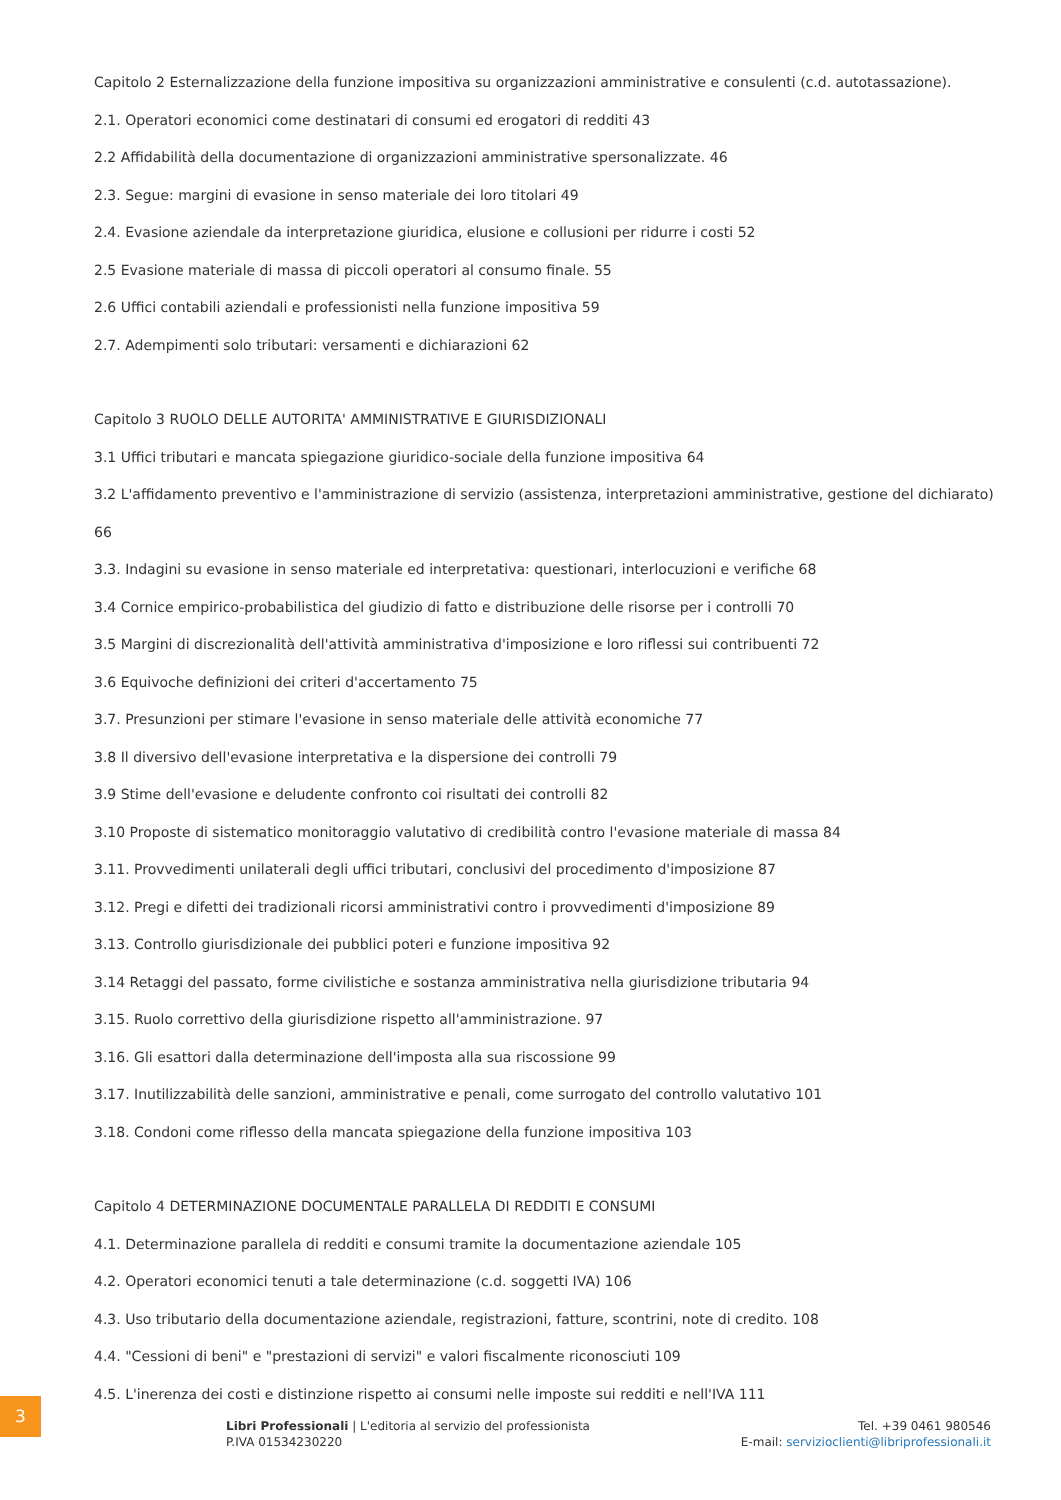Capitolo 2 Esternalizzazione della funzione impositiva su organizzazioni amministrative e consulenti (c.d. autotassazione).
2.1. Operatori economici come destinatari di consumi ed erogatori di redditi 43
2.2 Affidabilità della documentazione di organizzazioni amministrative spersonalizzate. 46
2.3. Segue: margini di evasione in senso materiale dei loro titolari 49
2.4. Evasione aziendale da interpretazione giuridica, elusione e collusioni per ridurre i costi 52
2.5 Evasione materiale di massa di piccoli operatori al consumo finale. 55
2.6 Uffici contabili aziendali e professionisti nella funzione impositiva 59
2.7. Adempimenti solo tributari: versamenti e dichiarazioni 62
Capitolo 3 RUOLO DELLE AUTORITA' AMMINISTRATIVE E GIURISDIZIONALI
3.1 Uffici tributari e mancata spiegazione giuridico-sociale della funzione impositiva 64
3.2 L'affidamento preventivo e l'amministrazione di servizio (assistenza, interpretazioni amministrative, gestione del dichiarato) 66
3.3. Indagini su evasione in senso materiale ed interpretativa: questionari, interlocuzioni e verifiche 68
3.4 Cornice empirico-probabilistica del giudizio di fatto e distribuzione delle risorse per i controlli 70
3.5 Margini di discrezionalità dell'attività amministrativa d'imposizione e loro riflessi sui contribuenti 72
3.6 Equivoche definizioni dei criteri d'accertamento 75
3.7. Presunzioni per stimare l'evasione in senso materiale delle attività economiche 77
3.8 Il diversivo dell'evasione interpretativa e la dispersione dei controlli 79
3.9 Stime dell'evasione e deludente confronto coi risultati dei controlli 82
3.10 Proposte di sistematico monitoraggio valutativo di credibilità contro l'evasione materiale di massa 84
3.11. Provvedimenti unilaterali degli uffici tributari, conclusivi del procedimento d'imposizione 87
3.12. Pregi e difetti dei tradizionali ricorsi amministrativi contro i provvedimenti d'imposizione 89
3.13. Controllo giurisdizionale dei pubblici poteri e funzione impositiva 92
3.14 Retaggi del passato, forme civilistiche e sostanza amministrativa nella giurisdizione tributaria 94
3.15. Ruolo correttivo della giurisdizione rispetto all'amministrazione. 97
3.16. Gli esattori dalla determinazione dell'imposta alla sua riscossione 99
3.17. Inutilizzabilità delle sanzioni, amministrative e penali, come surrogato del controllo valutativo 101
3.18. Condoni come riflesso della mancata spiegazione della funzione impositiva 103
Capitolo 4 DETERMINAZIONE DOCUMENTALE PARALLELA DI REDDITI E CONSUMI
4.1. Determinazione parallela di redditi e consumi tramite la documentazione aziendale 105
4.2. Operatori economici tenuti a tale determinazione (c.d. soggetti IVA) 106
4.3. Uso tributario della documentazione aziendale, registrazioni, fatture, scontrini, note di credito. 108
4.4. "Cessioni di beni" e "prestazioni di servizi" e valori fiscalmente riconosciuti 109
4.5. L'inerenza dei costi e distinzione rispetto ai consumi nelle imposte sui redditi e nell'IVA 111
3
Libri Professionali | L'editoria al servizio del professionista
P.IVA 01534230220
Tel. +39 0461 980546
E-mail: servizioclienti@libriprofessionali.it